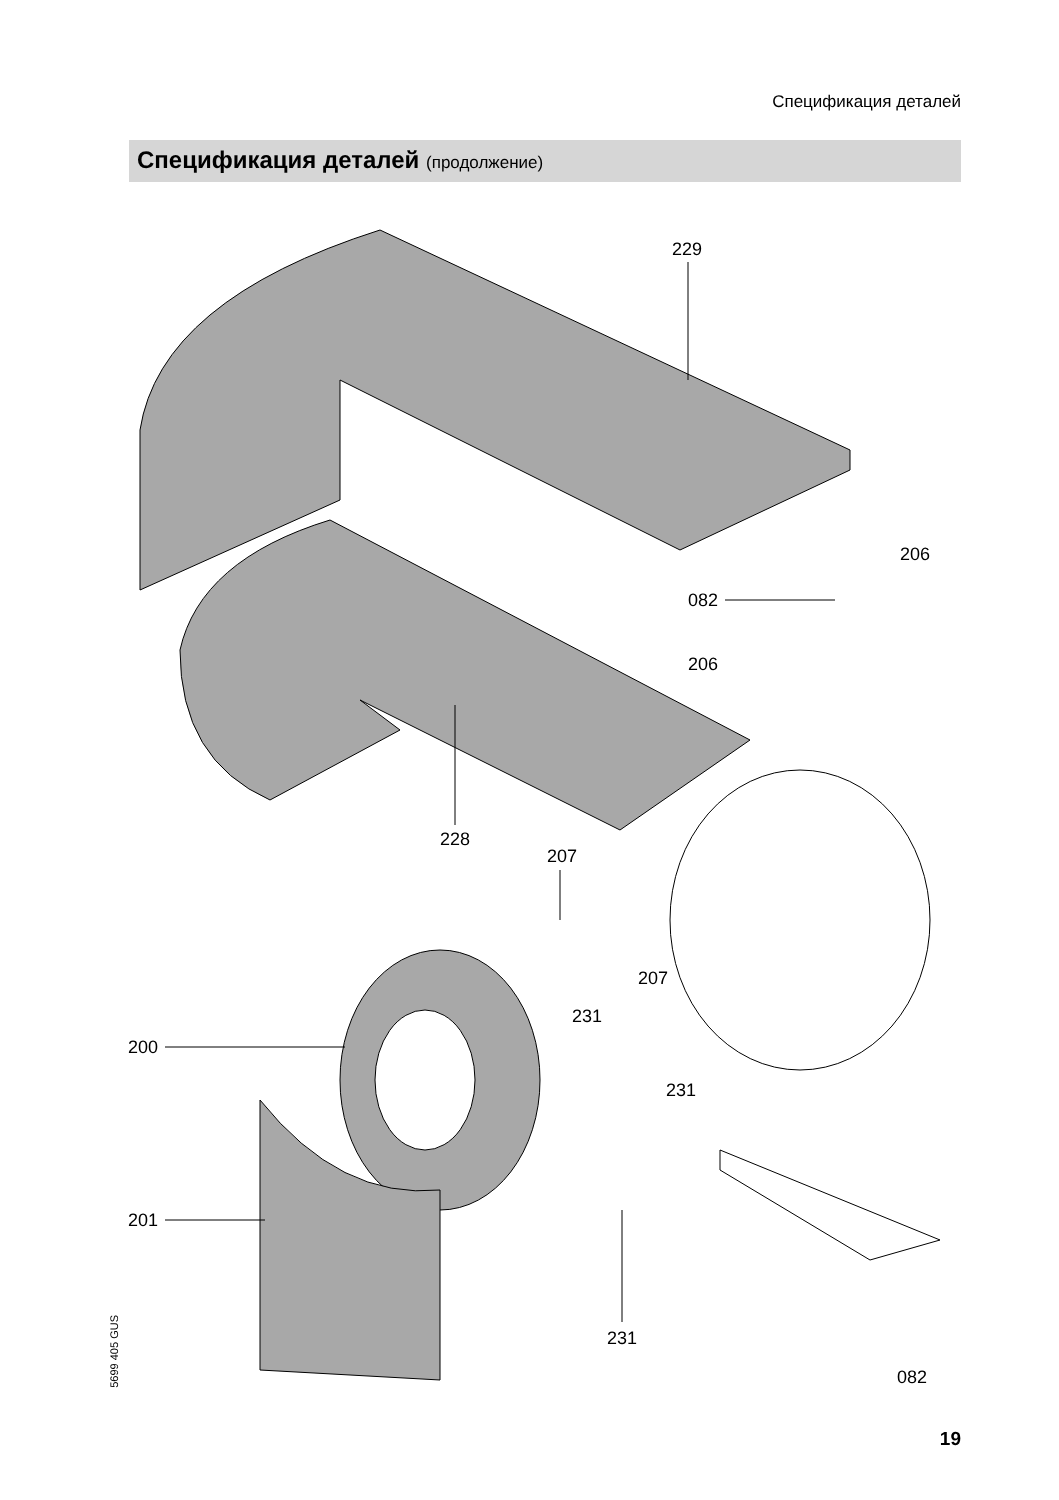Спецификация деталей
Спецификация деталей (продолжение)
229
228
206
082
206
207
207
231
231
200
201
231
082
5699 405 GUS
19